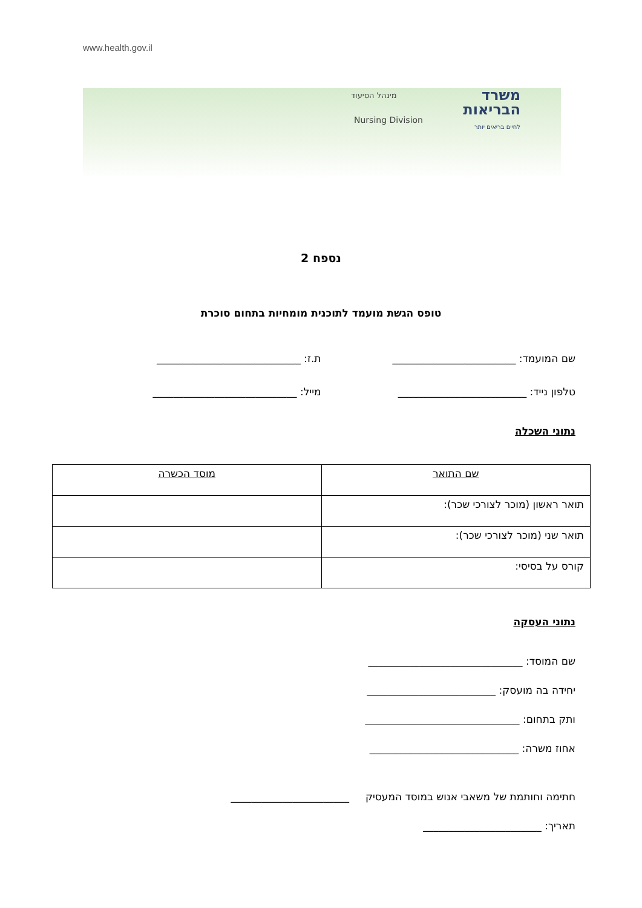www.health.gov.il
מינהל הסיעוד
Nursing Division
משרד
הבריאות
לחיים בריאים יותר
נספח 2
טופס הגשת מועמד לתוכנית מומחיות בתחום סוכרת
שם המועמד: ________________________
ת.ז: ____________________________
טלפון נייד: _________________________
מייל: ____________________________
נתוני השכלה
| שם התואר | מוסד הכשרה |
| --- | --- |
| תואר ראשון (מוכר לצורכי שכר): | |
| תואר שני (מוכר לצורכי שכר): | |
| קורס על בסיסי: | |
נתוני העסקה
שם המוסד: ______________________________
יחידה בה מועסק: _________________________
ותק בתחום: ______________________________
אחוז משרה: _____________________________
חתימה וחותמת של משאבי אנוש במוסד המעסיק _______________________
תאריך: _______________________